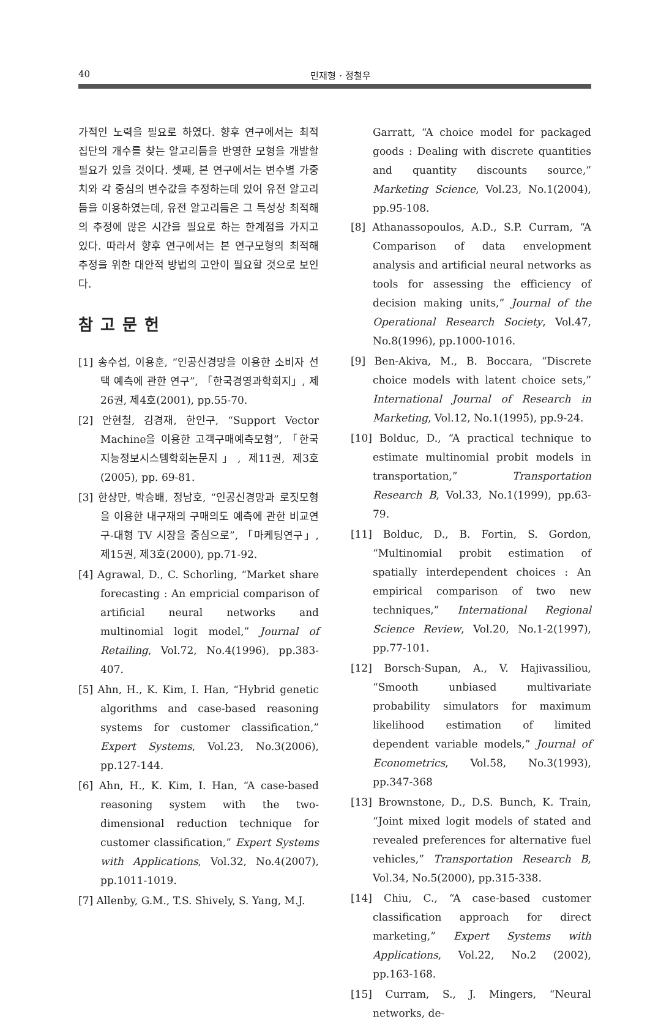40 민재형 · 정철우
가적인 노력을 필요로 하였다. 향후 연구에서는 최적 집단의 개수를 찾는 알고리듬을 반영한 모형을 개발할 필요가 있을 것이다. 셋째, 본 연구에서는 변수별 가중치와 각 중심의 변수값을 추정하는데 있어 유전 알고리듬을 이용하였는데, 유전 알고리듬은 그 특성상 최적해의 추정에 많은 시간을 필요로 하는 한계점을 가지고 있다. 따라서 향후 연구에서는 본 연구모형의 최적해 추정을 위한 대안적 방법의 고안이 필요할 것으로 보인다.
참고문헌
[1] 송수섭, 이용훈, “인공신경망을 이용한 소비자 선택 예측에 관한 연구”, 「한국경영과학회지」, 제26권, 제4호(2001), pp.55-70.
[2] 안현철, 김경재, 한인구, “Support Vector Machine을 이용한 고객구매예측모형”, 「한국지능정보시스템학회논문지」, 제11권, 제3호(2005), pp. 69-81.
[3] 한상만, 박승배, 정남호, “인공신경망과 로짓모형을 이용한 내구재의 구매의도 예측에 관한 비교연구-대형 TV 시장을 중심으로”, 「마케팅연구」, 제15권, 제3호(2000), pp.71-92.
[4] Agrawal, D., C. Schorling, “Market share forecasting : An empricial comparison of artificial neural networks and multinomial logit model,” Journal of Retailing, Vol.72, No.4(1996), pp.383-407.
[5] Ahn, H., K. Kim, I. Han, “Hybrid genetic algorithms and case-based reasoning systems for customer classification,” Expert Systems, Vol.23, No.3(2006), pp.127-144.
[6] Ahn, H., K. Kim, I. Han, “A case-based reasoning system with the two-dimensional reduction technique for customer classification,” Expert Systems with Applications, Vol.32, No.4(2007), pp.1011-1019.
[7] Allenby, G.M., T.S. Shively, S. Yang, M.J.
Garratt, “A choice model for packaged goods : Dealing with discrete quantities and quantity discounts source,” Marketing Science, Vol.23, No.1(2004), pp.95-108.
[8] Athanassopoulos, A.D., S.P. Curram, “A Comparison of data envelopment analysis and artificial neural networks as tools for assessing the efficiency of decision making units,” Journal of the Operational Research Society, Vol.47, No.8(1996), pp.1000-1016.
[9] Ben-Akiva, M., B. Boccara, “Discrete choice models with latent choice sets,” International Journal of Research in Marketing, Vol.12, No.1(1995), pp.9-24.
[10] Bolduc, D., “A practical technique to estimate multinomial probit models in transportation,” Transportation Research B, Vol.33, No.1(1999), pp.63-79.
[11] Bolduc, D., B. Fortin, S. Gordon, “Multinomial probit estimation of spatially interdependent choices : An empirical comparison of two new techniques,” International Regional Science Review, Vol.20, No.1-2(1997), pp.77-101.
[12] Borsch-Supan, A., V. Hajivassiliou, “Smooth unbiased multivariate probability simulators for maximum likelihood estimation of limited dependent variable models,” Journal of Econometrics, Vol.58, No.3(1993), pp.347-368
[13] Brownstone, D., D.S. Bunch, K. Train, “Joint mixed logit models of stated and revealed preferences for alternative fuel vehicles,” Transportation Research B, Vol.34, No.5(2000), pp.315-338.
[14] Chiu, C., “A case-based customer classification approach for direct marketing,” Expert Systems with Applications, Vol.22, No.2 (2002), pp.163-168.
[15] Curram, S., J. Mingers, “Neural networks, de-